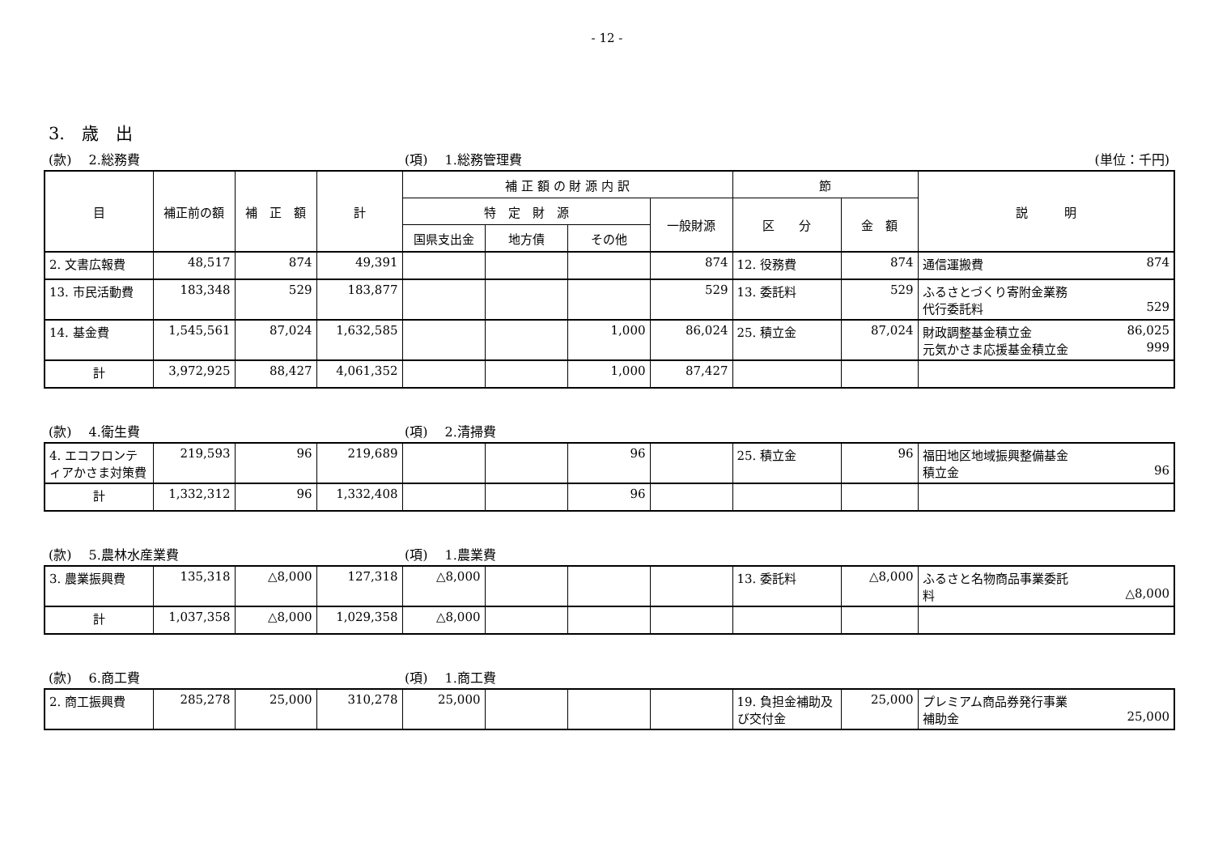- 12 -
3.　歳　出
(款)　 2.総務費 (項)　 1.総務管理費 (単位：千円)
| 目 | 補正前の額 | 補 正 額 | 計 | 補 正 額 の 財 源 内 訳 | | | | 節 | | 説 明 |
| --- | --- | --- | --- | --- | --- | --- | --- | --- | --- | --- |
| | | | | 特 定 財 源 | | | 一般財源 | 区 分 | 金 額 | |
| | | | | 国県支出金 | 地方債 | その他 | | | | |
| 2. 文書広報費 | 48,517 | 874 | 49,391 | | | | 874 | 12. 役務費 | 874 | 通信運搬費 874 |
| 13. 市民活動費 | 183,348 | 529 | 183,877 | | | | 529 | 13. 委託料 | 529 | ふるさとづくり寄附金業務 代行委託料 529 |
| 14. 基金費 | 1,545,561 | 87,024 | 1,632,585 | | | 1,000 | 86,024 | 25. 積立金 | 87,024 | 財政調整基金積立金 86,025 元気かさま応援基金積立金 999 |
| 計 | 3,972,925 | 88,427 | 4,061,352 | | | 1,000 | 87,427 | | | |
(款)　 4.衛生費 (項)　 2.清掃費
| 4. エコフロンティアかさま対策費 | 219,593 | 96 | 219,689 | | | 96 | | 25. 積立金 | 96 | 福田地区地域振興整備基金 積立金 96 |
| 計 | 1,332,312 | 96 | 1,332,408 | | | 96 | | | | |
(款)　 5.農林水産業費 (項)　 1.農業費
| 3. 農業振興費 | 135,318 | △8,000 | 127,318 | △8,000 | | | | 13. 委託料 | △8,000 | ふるさと名物商品事業委託 料 △8,000 |
| 計 | 1,037,358 | △8,000 | 1,029,358 | △8,000 | | | | | | |
(款)　 6.商工費 (項)　 1.商工費
| 2. 商工振興費 | 285,278 | 25,000 | 310,278 | 25,000 | | | | 19. 負担金補助及び交付金 | 25,000 | プレミアム商品券発行事業 補助金 25,000 |